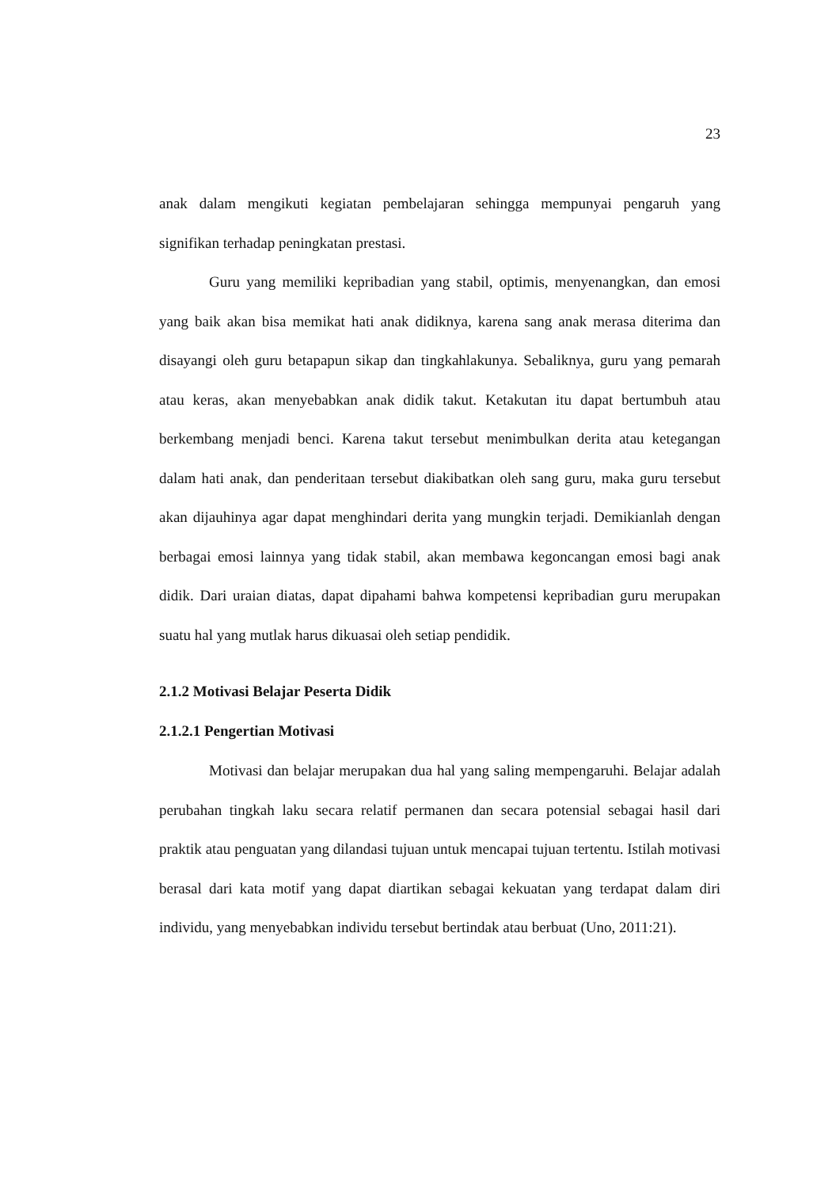23
anak dalam mengikuti kegiatan pembelajaran sehingga mempunyai pengaruh yang signifikan terhadap peningkatan prestasi.
Guru yang memiliki kepribadian yang stabil, optimis, menyenangkan, dan emosi yang baik akan bisa memikat hati anak didiknya, karena sang anak merasa diterima dan disayangi oleh guru betapapun sikap dan tingkahlakunya. Sebaliknya, guru yang pemarah atau keras, akan menyebabkan anak didik takut. Ketakutan itu dapat bertumbuh atau berkembang menjadi benci. Karena takut tersebut menimbulkan derita atau ketegangan dalam hati anak, dan penderitaan tersebut diakibatkan oleh sang guru, maka guru tersebut akan dijauhinya agar dapat menghindari derita yang mungkin terjadi. Demikianlah dengan berbagai emosi lainnya yang tidak stabil, akan membawa kegoncangan emosi bagi anak didik. Dari uraian diatas, dapat dipahami bahwa kompetensi kepribadian guru merupakan suatu hal yang mutlak harus dikuasai oleh setiap pendidik.
2.1.2 Motivasi Belajar Peserta Didik
2.1.2.1 Pengertian Motivasi
Motivasi dan belajar merupakan dua hal yang saling mempengaruhi. Belajar adalah perubahan tingkah laku secara relatif permanen dan secara potensial sebagai hasil dari praktik atau penguatan yang dilandasi tujuan untuk mencapai tujuan tertentu. Istilah motivasi berasal dari kata motif yang dapat diartikan sebagai kekuatan yang terdapat dalam diri individu, yang menyebabkan individu tersebut bertindak atau berbuat (Uno, 2011:21).